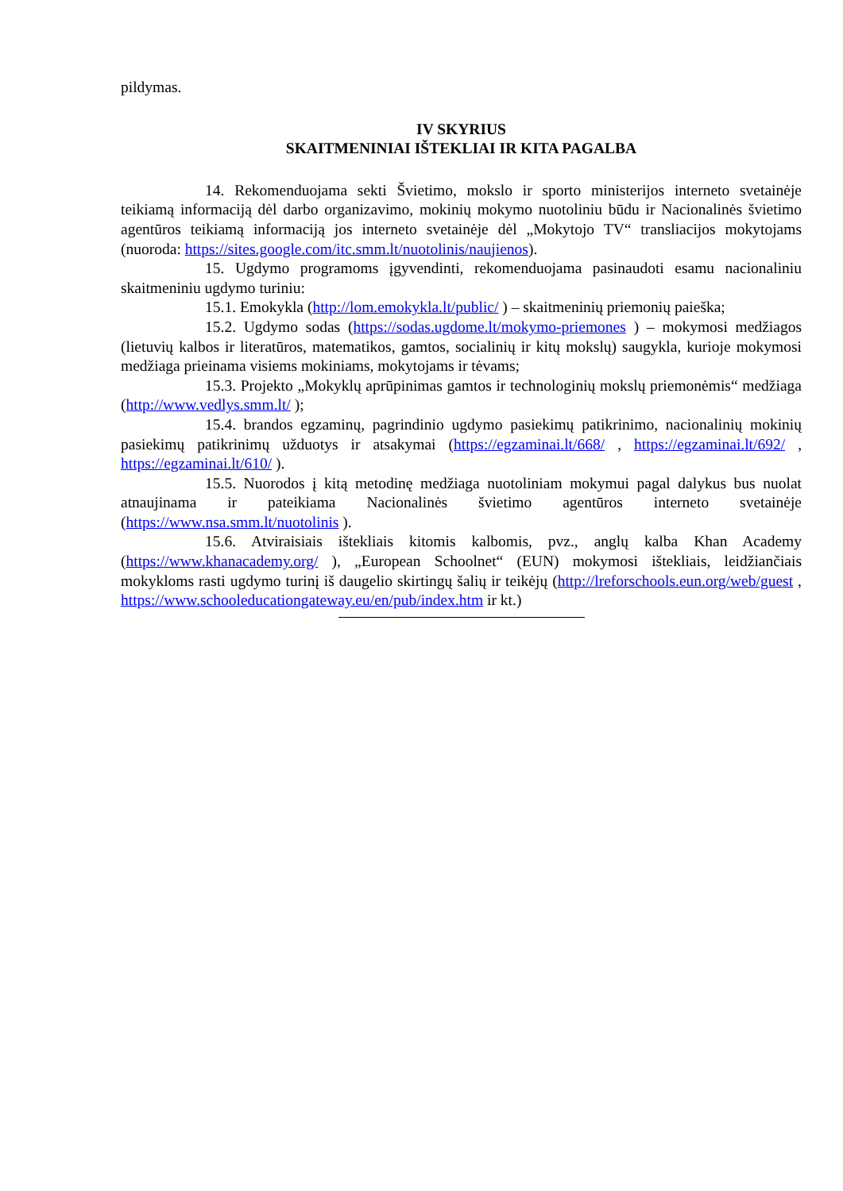pildymas.
IV SKYRIUS
SKAITMENINIAI IŠTEKLIAI IR KITA PAGALBA
14. Rekomenduojama sekti Švietimo, mokslo ir sporto ministerijos interneto svetainėje teikiamą informaciją dėl darbo organizavimo, mokinių mokymo nuotoliniu būdu ir Nacionalinės švietimo agentūros teikiamą informaciją jos interneto svetainėje dėl „Mokytojo TV“ transliacijos mokytojams (nuoroda: https://sites.google.com/itc.smm.lt/nuotolinis/naujienos).
15. Ugdymo programoms įgyvendinti, rekomenduojama pasinaudoti esamu nacionaliniu skaitmeniniu ugdymo turiniu:
15.1. Emokykla (http://lom.emokykla.lt/public/ ) – skaitmeninių priemonių paieška;
15.2. Ugdymo sodas (https://sodas.ugdome.lt/mokymo-priemones ) – mokymosi medžiagos (lietuvių kalbos ir literatūros, matematikos, gamtos, socialinių ir kitų mokslų) saugykla, kurioje mokymosi medžiaga prieinama visiems mokiniams, mokytojams ir tėvams;
15.3. Projekto „Mokyklų aprūpinimas gamtos ir technologinių mokslų priemonėmis“ medžiaga (http://www.vedlys.smm.lt/ );
15.4. brandos egzaminų, pagrindinio ugdymo pasiekimų patikrinimo, nacionalinių mokinių pasiekimų patikrinimų užduotys ir atsakymai (https://egzaminai.lt/668/ , https://egzaminai.lt/692/ , https://egzaminai.lt/610/ ).
15.5. Nuorodos į kitą metodinę medžiaga nuotoliniam mokymui pagal dalykus bus nuolat atnaujinama ir pateikiama Nacionalinės švietimo agentūros interneto svetainėje (https://www.nsa.smm.lt/nuotolinis ).
15.6. Atviraisiais ištekliais kitomis kalbomis, pvz., anglų kalba Khan Academy (https://www.khanacademy.org/ ), „European Schoolnet“ (EUN) mokymosi ištekliais, leidžiančiais mokykloms rasti ugdymo turinį iš daugelio skirtingų šalių ir teikėjų (http://lreforschools.eun.org/web/guest , https://www.schooleducationgateway.eu/en/pub/index.htm ir kt.)